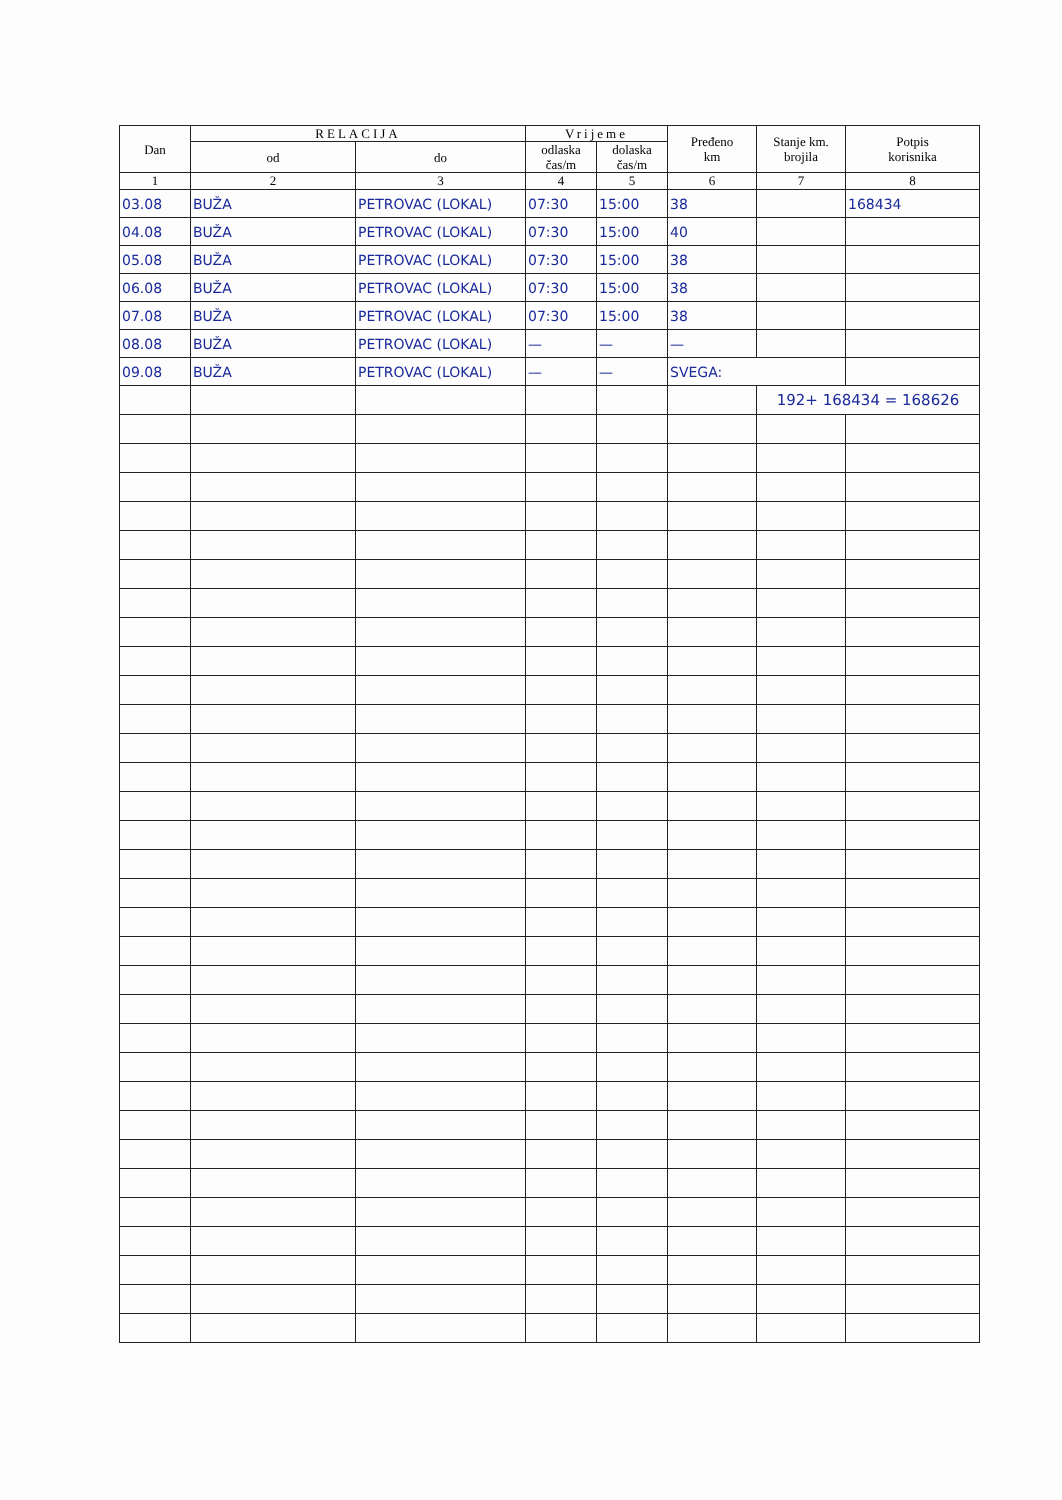| Dan | RELACIJA | | Vrijeme | | Pređeno km | Stanje km. brojila | Potpis korisnika |
| --- | --- | --- | --- | --- | --- | --- | --- |
| | od | do | odlaska čas/m | dolaska čas/m | | | |
| 1 | 2 | 3 | 4 | 5 | 6 | 7 | 8 |
| 03.08 | BUŽA | PETROVAC (LOKAL) | 07:30 | 15:00 | 38 | | 168434 |
| 04.08 | BUŽA | PETROVAC (LOKAL) | 07:30 | 15:00 | 40 | | |
| 05.08 | BUŽA | PETROVAC (LOKAL) | 07:30 | 15:00 | 38 | | |
| 06.08 | BUŽA | PETROVAC (LOKAL) | 07:30 | 15:00 | 38 | | |
| 07.08 | BUŽA | PETROVAC (LOKAL) | 07:30 | 15:00 | 38 | | |
| 08.08 | BUŽA | PETROVAC (LOKAL) | — | — | — | | |
| 09.08 | BUŽA | PETROVAC (LOKAL) | — | — | SVEGA: | | |
| | | | | | | 192+ 168434 = 168626 | |